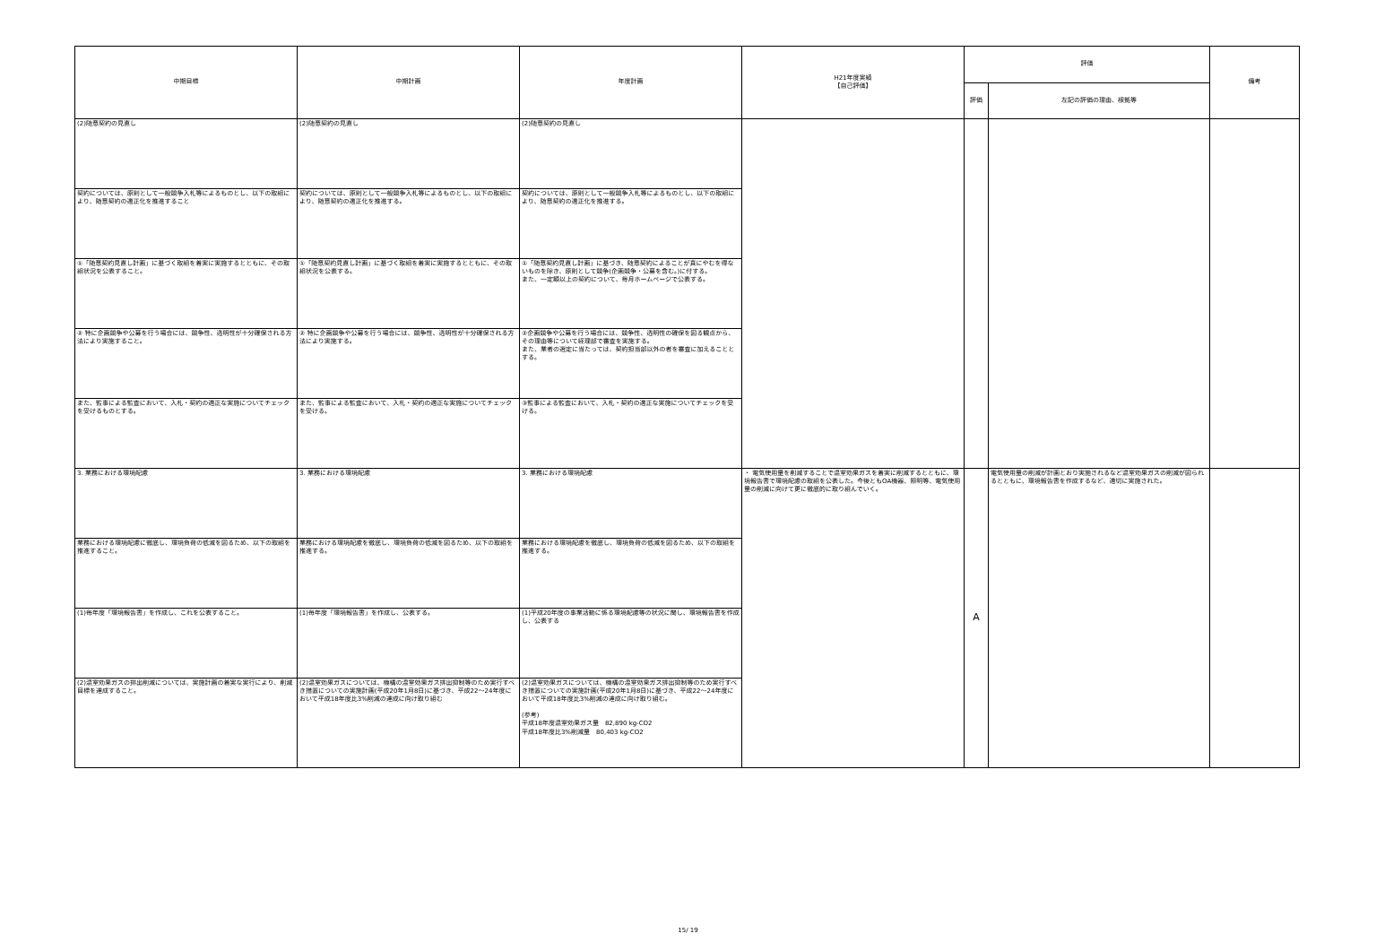| 中期目標 | 中期計画 | 年度計画 | H21年度実績 【自己評価】 | 評価 | | 備考 |
| --- | --- | --- | --- | --- | --- | --- |
| | | | | 評価 | 左記の評価の理由、根拠等 | |
| (2)随意契約の見直し | (2)随意契約の見直し | (2)随意契約の見直し | | | | |
| 契約については、原則として一般競争入札等によるものとし、以下の取組により、随意契約の適正化を推進すること | 契約については、原則として一般競争入札等によるものとし、以下の取組により、随意契約の適正化を推進する。 | 契約については、原則として一般競争入札等によるものとし、以下の取組により、随意契約の適正化を推進する。 | | | | |
| ①「随意契約見直し計画」に基づく取組を着実に実施するとともに、その取組状況を公表すること。 | ①「随意契約見直し計画」に基づく取組を着実に実施するとともに、その取組状況を公表する。 | ①「随意契約見直し計画」に基づき、随意契約によることが真にやむを得ないものを除き、原則として競争(企画競争・公募を含む。)に付する。 また、一定額以上の契約について、毎月ホームページで公表する。 | | | | |
| ② 特に企画競争や公募を行う場合には、競争性、透明性が十分確保される方法により実施すること。 | ② 特に企画競争や公募を行う場合には、競争性、透明性が十分確保される方法により実施する。 | ②企画競争や公募を行う場合には、競争性、透明性の確保を図る観点から、その理由等について経理部で審査を実施する。 また、業者の選定に当たっては、契約担当部以外の者を審査に加えることとする。 | | | | |
| また、監事による監査において、入札・契約の適正な実施についてチェックを受けるものとする。 | また、監事による監査において、入札・契約の適正な実施についてチェックを受ける。 | ③監事による監査において、入札・契約の適正な実施についてチェックを受ける。 | | | | |
| 3. 業務における環境配慮 | 3. 業務における環境配慮 | 3. 業務における環境配慮 | ・ 電気使用量を削減することで温室効果ガスを着実に削減するとともに、環境報告書で環境配慮の取組を公表した。今後ともOA機器、照明等、電気使用量の削減に向けて更に徹底的に取り組んでいく。 | A | 電気使用量の削減が計画とおり実施されるなど温室効果ガスの削減が図られるとともに、環境報告書を作成するなど、適切に実施された。 | |
| 業務における環境配慮に徹底し、環境負荷の低減を図るため、以下の取組を推進すること。 | 業務における環境配慮を徹底し、環境負荷の低減を図るため、以下の取組を推進する。 | 業務における環境配慮を徹底し、環境負荷の低減を図るため、以下の取組を推進する。 | | | | |
| (1)毎年度「環境報告書」を作成し、これを公表すること。 | (1)毎年度「環境報告書」を作成し、公表する。 | (1)平成20年度の事業活動に係る環境配慮等の状況に関し、環境報告書を作成し、公表する | | | | |
| (2)温室効果ガスの排出削減については、実施計画の着実な実行により、削減目標を達成すること。 | (2)温室効果ガスについては、機構の温室効果ガス排出抑制等のため実行すべき措置についての実施計画(平成20年1月8日)に基づき、平成22～24年度において平成18年度比3%削減の達成に向け取り組む | (2)温室効果ガスについては、機構の温室効果ガス排出抑制等のため実行すべき措置についての実施計画(平成20年1月8日)に基づき、平成22～24年度において平成18年度比3%削減の達成に向け取り組む。 (参考) 平成18年度温室効果ガス量 82,890 kg-CO2 平成18年度比3%削減量 80,403 kg-CO2 | | | | |
15/ 19